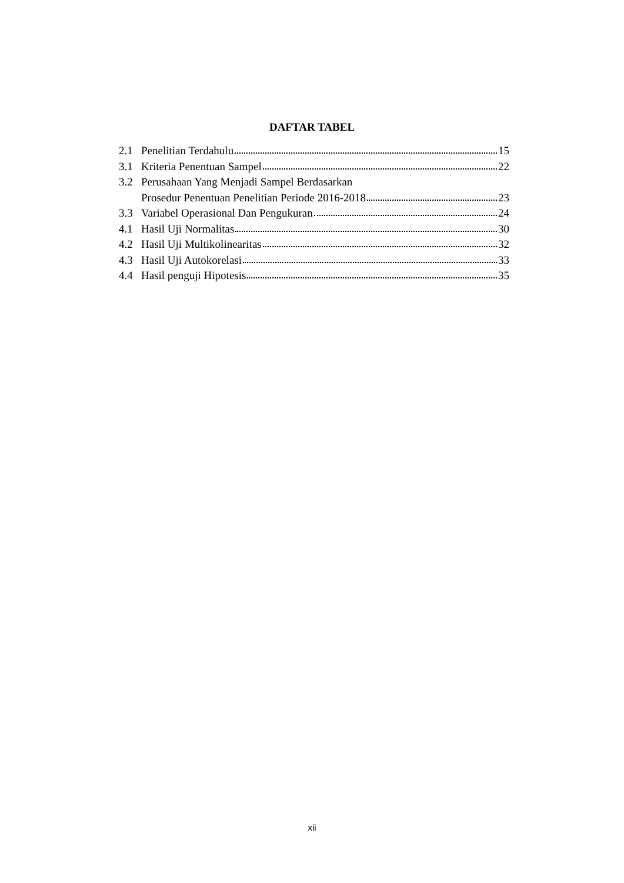DAFTAR TABEL
2.1 Penelitian Terdahulu 15
3.1 Kriteria Penentuan Sampel 22
3.2 Perusahaan Yang Menjadi Sampel Berdasarkan
Prosedur Penentuan Penelitian Periode 2016-2018 23
3.3 Variabel Operasional Dan Pengukuran 24
4.1 Hasil Uji Normalitas 30
4.2 Hasil Uji Multikolinearitas 32
4.3 Hasil Uji Autokorelasi 33
4.4 Hasil penguji Hipotesis 35
xii